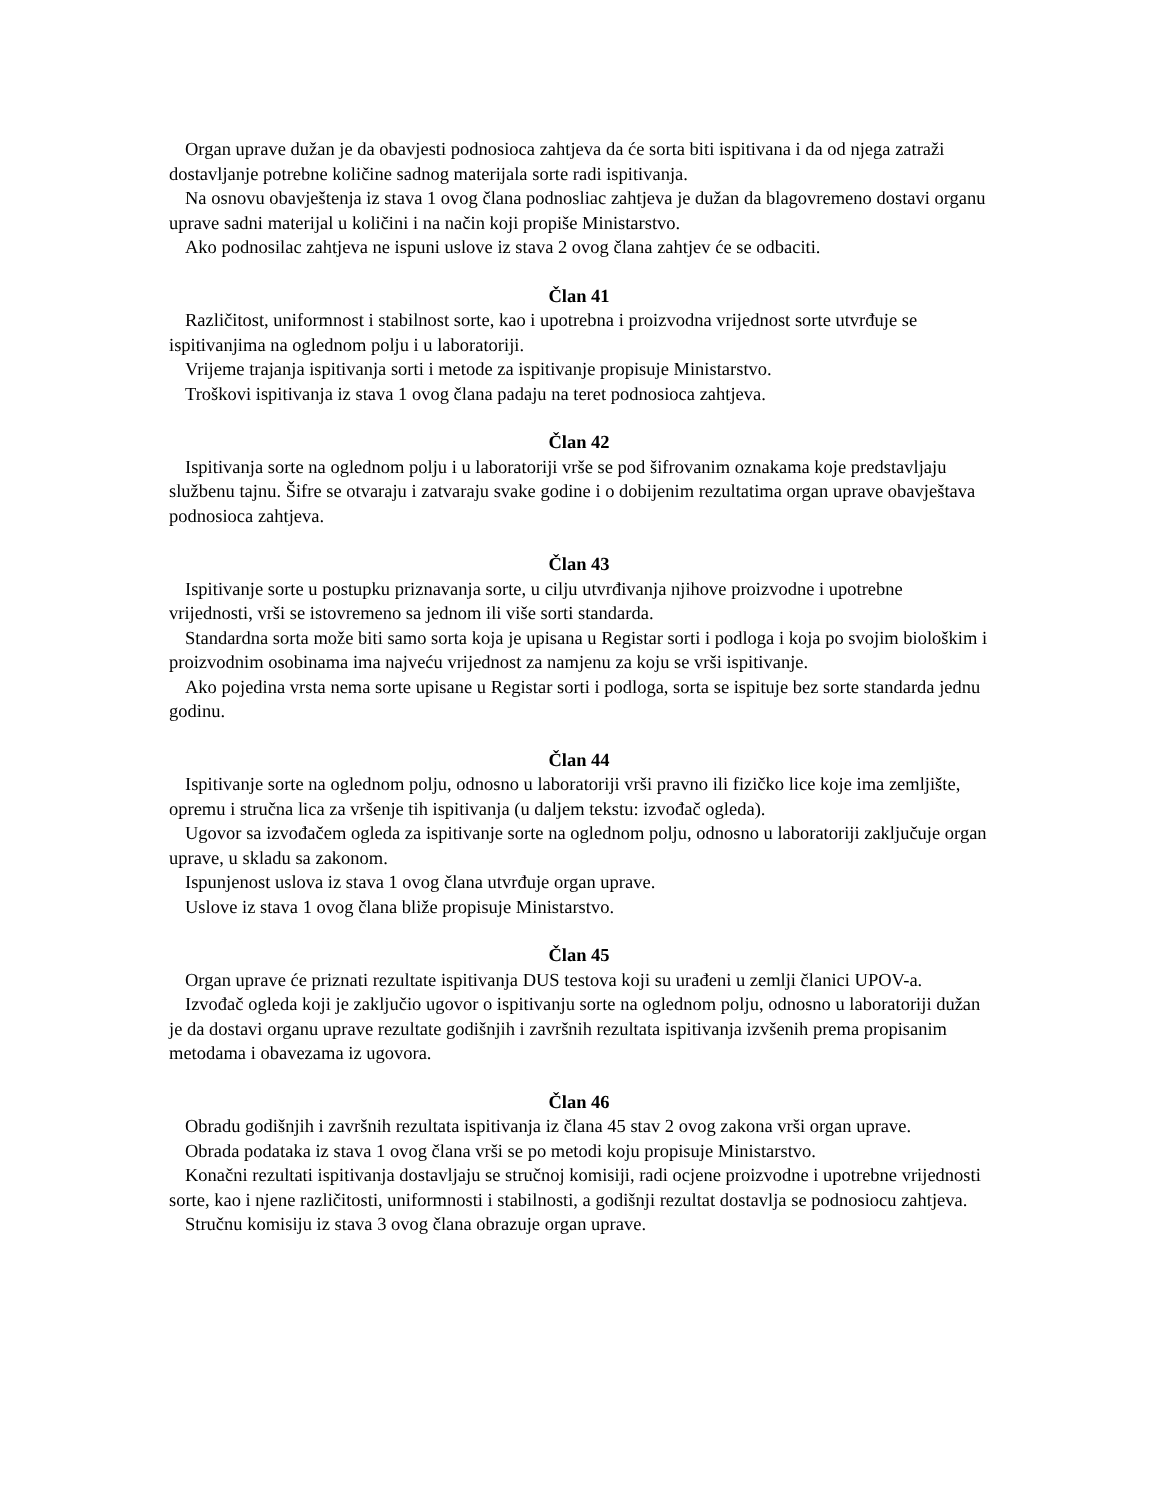Organ uprave dužan je da obavjesti podnosioca zahtjeva da će sorta biti ispitivana i da od njega zatraži dostavljanje potrebne količine sadnog materijala sorte radi ispitivanja.
Na osnovu obavještenja iz stava 1 ovog člana podnosliac zahtjeva je dužan da blagovremeno dostavi organu uprave sadni materijal u količini i na način koji propiše Ministarstvo.
Ako podnosilac zahtjeva ne ispuni uslove iz stava 2 ovog člana zahtjev će se odbaciti.
Član 41
Različitost, uniformnost i stabilnost sorte, kao i upotrebna i proizvodna vrijednost sorte utvrđuje se ispitivanjima na oglednom polju i u laboratoriji.
Vrijeme trajanja ispitivanja sorti i metode za ispitivanje propisuje Ministarstvo.
Troškovi ispitivanja iz stava 1 ovog člana padaju na teret podnosioca zahtjeva.
Član 42
Ispitivanja sorte na oglednom polju i u laboratoriji vrše se pod šifrovanim oznakama koje predstavljaju službenu tajnu. Šifre se otvaraju i zatvaraju svake godine i o dobijenim rezultatima organ uprave obavještava podnosioca zahtjeva.
Član 43
Ispitivanje sorte u postupku priznavanja sorte, u cilju utvrđivanja njihove proizvodne i upotrebne vrijednosti, vrši se istovremeno sa jednom ili više sorti standarda.
Standardna sorta može biti samo sorta koja je upisana u Registar sorti i podloga i koja po svojim biološkim i proizvodnim osobinama ima najveću vrijednost za namjenu za koju se vrši ispitivanje.
Ako pojedina vrsta nema sorte upisane u Registar sorti i podloga, sorta se ispituje bez sorte standarda jednu godinu.
Član 44
Ispitivanje sorte na oglednom polju, odnosno u laboratoriji vrši pravno ili fizičko lice koje ima zemljište, opremu i stručna lica za vršenje tih ispitivanja (u daljem tekstu: izvođač ogleda).
Ugovor sa izvođačem ogleda za ispitivanje sorte na oglednom polju, odnosno u laboratoriji zaključuje organ uprave, u skladu sa zakonom.
Ispunjenost uslova iz stava 1 ovog člana utvrđuje organ uprave.
Uslove iz stava 1 ovog člana bliže propisuje Ministarstvo.
Član 45
Organ uprave će priznati rezultate ispitivanja DUS testova koji su urađeni u zemlji članici UPOV-a.
Izvođač ogleda koji je zaključio ugovor o ispitivanju sorte na oglednom polju, odnosno u laboratoriji dužan je da dostavi organu uprave rezultate godišnjih i završnih rezultata ispitivanja izvšenih prema propisanim metodama i obavezama iz ugovora.
Član 46
Obradu godišnjih i završnih rezultata ispitivanja iz člana 45 stav 2 ovog zakona vrši organ uprave.
Obrada podataka iz stava 1 ovog člana vrši se po metodi koju propisuje Ministarstvo.
Konačni rezultati ispitivanja dostavljaju se stručnoj komisiji, radi ocjene proizvodne i upotrebne vrijednosti sorte, kao i njene različitosti, uniformnosti i stabilnosti, a godišnji rezultat dostavlja se podnosiocu zahtjeva.
Stručnu komisiju iz stava 3 ovog člana obrazuje organ uprave.